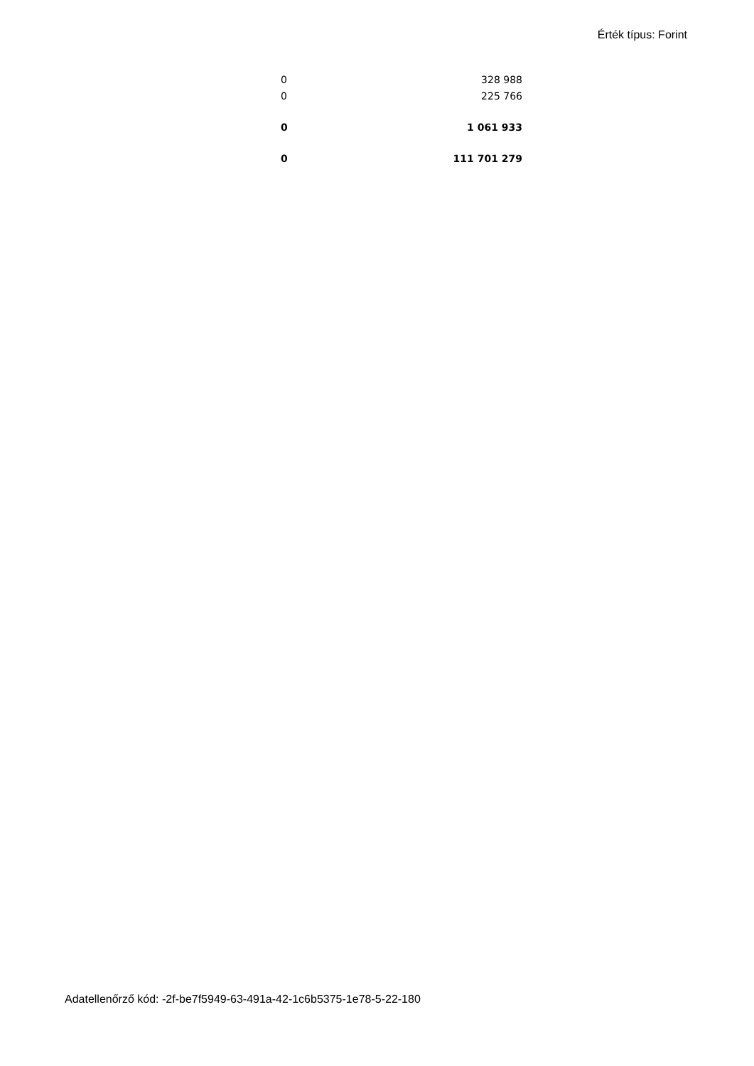Érték típus: Forint
| 0 | 328 988 |
| 0 | 225 766 |
| 0 | 1 061 933 |
| 0 | 111 701 279 |
Adatellenőrző kód: -2f-be7f5949-63-491a-42-1c6b5375-1e78-5-22-180